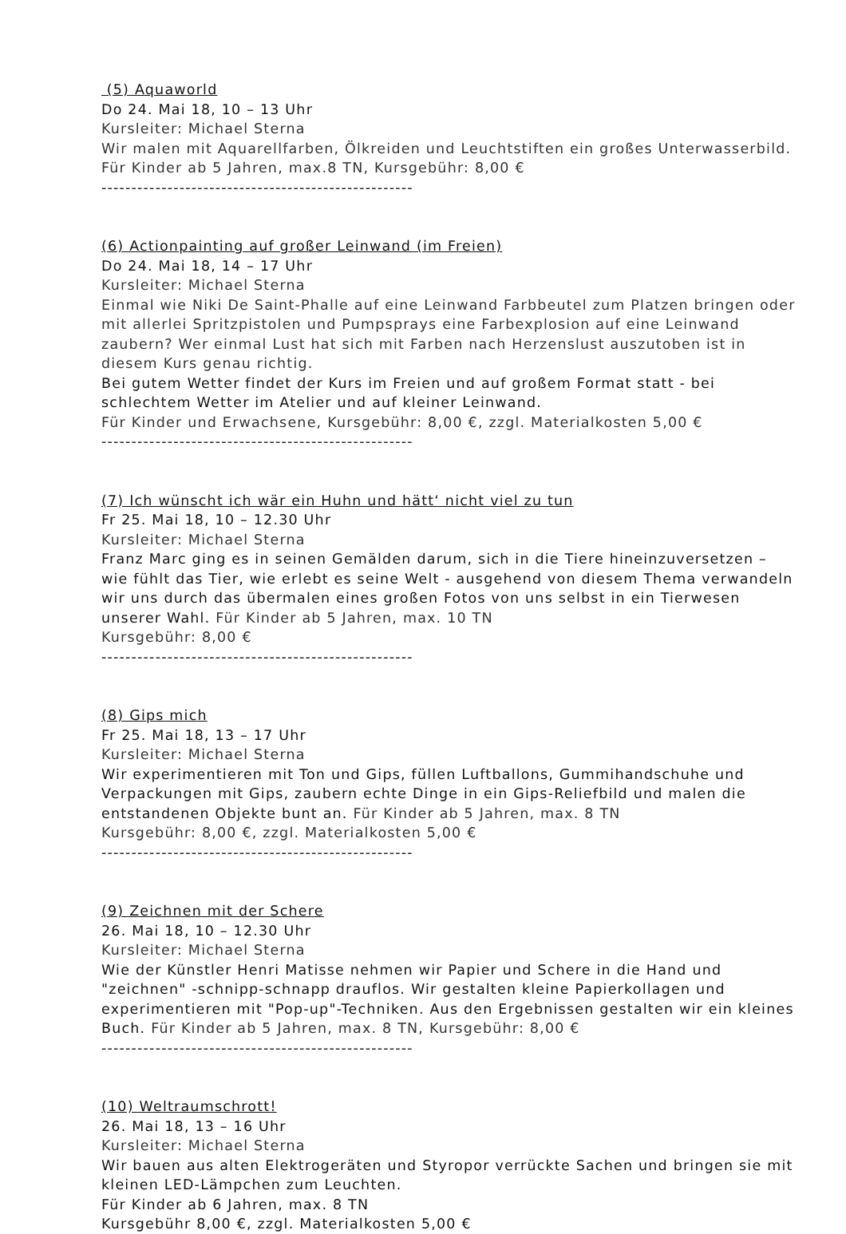(5) Aquaworld
Do 24. Mai 18, 10 – 13 Uhr
Kursleiter: Michael Sterna
Wir malen mit Aquarellfarben, Ölkreiden und Leuchtstiften ein großes Unterwasserbild. Für Kinder ab 5 Jahren, max.8 TN, Kursgebühr: 8,00 €
----------------------------------------------------
(6) Actionpainting auf großer Leinwand (im Freien)
Do 24. Mai 18, 14 – 17 Uhr
Kursleiter: Michael Sterna
Einmal wie Niki De Saint-Phalle auf eine Leinwand Farbbeutel zum Platzen bringen oder mit allerlei Spritzpistolen und Pumpsprays eine Farbexplosion auf eine Leinwand zaubern? Wer einmal Lust hat sich mit Farben nach Herzenslust auszutoben ist in diesem Kurs genau richtig.
Bei gutem Wetter findet der Kurs im Freien und auf großem Format statt - bei schlechtem Wetter im Atelier und auf kleiner Leinwand.
Für Kinder und Erwachsene, Kursgebühr: 8,00 €, zzgl. Materialkosten 5,00 €
----------------------------------------------------
(7) Ich wünscht ich wär ein Huhn und hätt‘ nicht viel zu tun
Fr 25. Mai 18, 10 – 12.30 Uhr
Kursleiter: Michael Sterna
Franz Marc ging es in seinen Gemälden darum, sich in die Tiere hineinzuversetzen – wie fühlt das Tier, wie erlebt es seine Welt - ausgehend von diesem Thema verwandeln wir uns durch das übermalen eines großen Fotos von uns selbst in ein Tierwesen unserer Wahl. Für Kinder ab 5 Jahren, max. 10 TN
Kursgebühr: 8,00 €
----------------------------------------------------
(8) Gips mich
Fr 25. Mai 18, 13 – 17 Uhr
Kursleiter: Michael Sterna
Wir experimentieren mit Ton und Gips, füllen Luftballons, Gummihandschuhe und Verpackungen mit Gips, zaubern echte Dinge in ein Gips-Reliefbild und malen die entstandenen Objekte bunt an. Für Kinder ab 5 Jahren, max. 8 TN
Kursgebühr: 8,00 €, zzgl. Materialkosten 5,00 €
----------------------------------------------------
(9) Zeichnen mit der Schere
26. Mai 18, 10 – 12.30 Uhr
Kursleiter: Michael Sterna
Wie der Künstler Henri Matisse nehmen wir Papier und Schere in die Hand und "zeichnen" -schnipp-schnapp drauflos. Wir gestalten kleine Papierkollagen und experimentieren mit "Pop-up"-Techniken. Aus den Ergebnissen gestalten wir ein kleines Buch. Für Kinder ab 5 Jahren, max. 8 TN, Kursgebühr: 8,00 €
----------------------------------------------------
(10) Weltraumschrott!
26. Mai 18, 13 – 16 Uhr
Kursleiter: Michael Sterna
Wir bauen aus alten Elektrogeräten und Styropor verrückte Sachen und bringen sie mit kleinen LED-Lämpchen zum Leuchten.
Für Kinder ab 6 Jahren, max. 8 TN
Kursgebühr 8,00 €, zzgl. Materialkosten 5,00 €